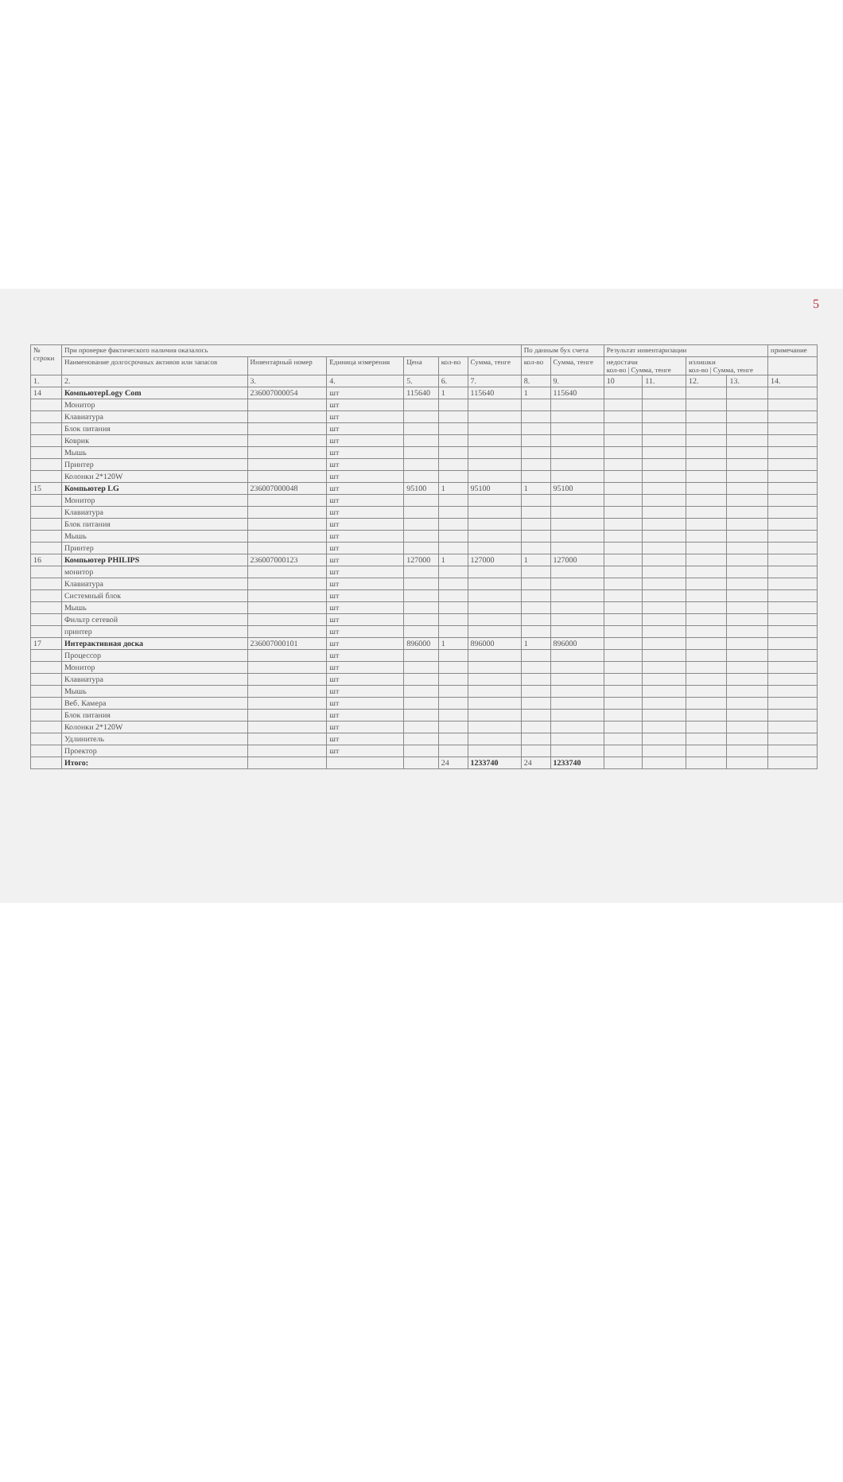5
| № строки | При проверке фактического наличия оказалось | | | | | | По данным бух счета | | Результат инвентаризации | | | | примечание |
| --- | --- | --- | --- | --- | --- | --- | --- | --- | --- | --- | --- | --- | --- |
| | Наименование долгосрочных активов или запасов | Инвентарный номер | Единица измерения | Цена | кол-во | Сумма, тенге | кол-во | Сумма, тенге | недостачи кол-во / Сумма, тенге | | излишки кол-во / Сумма, тенге | | |
| 1. | 2. | 3. | 4. | 5. | 6. | 7. | 8. | 9. | 10 | 11. | 12. | 13. | 14. |
| 14 | КомпьютерLogy Com | 236007000054 | шт | 115640 | 1 | 115640 | 1 | 115640 | | | | | |
| | Монитор | | шт | | | | | | | | | | |
| | Клавиатура | | шт | | | | | | | | | | |
| | Блок питания | | шт | | | | | | | | | | |
| | Коврик | | шт | | | | | | | | | | |
| | Мышь | | шт | | | | | | | | | | |
| | Принтер | | шт | | | | | | | | | | |
| | Колонки 2*120W | | шт | | | | | | | | | | |
| 15 | Компьютер LG | 236007000048 | шт | 95100 | 1 | 95100 | 1 | 95100 | | | | | |
| | Монитор | | шт | | | | | | | | | | |
| | Клавиатура | | шт | | | | | | | | | | |
| | Блок питания | | шт | | | | | | | | | | |
| | Мышь | | шт | | | | | | | | | | |
| | Принтер | | шт | | | | | | | | | | |
| 16 | Компьютер PHILIPS | 236007000123 | шт | 127000 | 1 | 127000 | 1 | 127000 | | | | | |
| | монитор | | шт | | | | | | | | | | |
| | Клавиатура | | шт | | | | | | | | | | |
| | Системный блок | | шт | | | | | | | | | | |
| | Мышь | | шт | | | | | | | | | | |
| | Фильтр сетевой | | шт | | | | | | | | | | |
| | принтер | | шт | | | | | | | | | | |
| 17 | Интерактивная доска | 236007000101 | шт | 896000 | 1 | 896000 | 1 | 896000 | | | | | |
| | Процессор | | шт | | | | | | | | | | |
| | Монитор | | шт | | | | | | | | | | |
| | Клавиатура | | шт | | | | | | | | | | |
| | Мышь | | шт | | | | | | | | | | |
| | Веб. Камера | | шт | | | | | | | | | | |
| | Блок питания | | шт | | | | | | | | | | |
| | Колонки 2*120W | | шт | | | | | | | | | | |
| | Удлинитель | | шт | | | | | | | | | | |
| | Проектор | | шт | | | | | | | | | | |
| | Итого: | | | | 24 | 1233740 | 24 | 1233740 | | | | | |